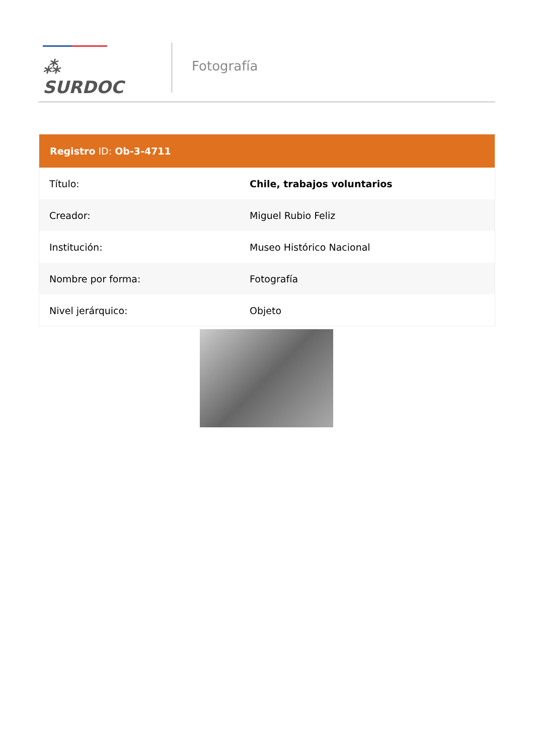⁂ SURDOC
Fotografía
| Registro ID: Ob-3-4711 | |
| --- | --- |
| Título: | Chile, trabajos voluntarios |
| Creador: | Miguel Rubio Feliz |
| Institución: | Museo Histórico Nacional |
| Nombre por forma: | Fotografía |
| Nivel jerárquico: | Objeto |